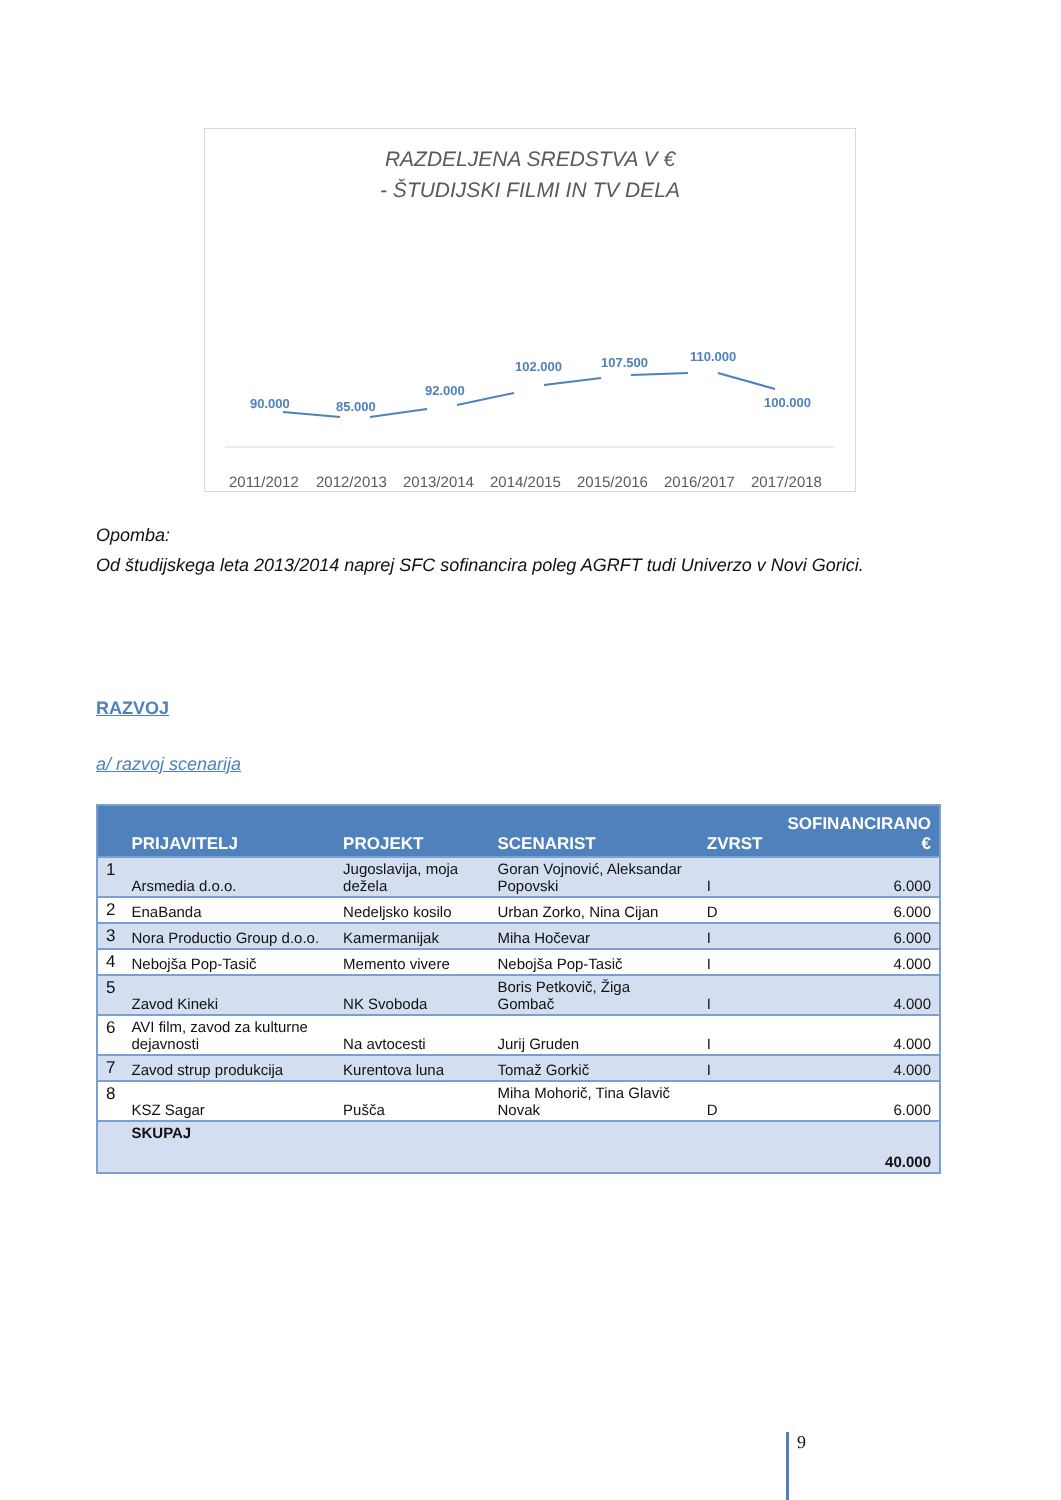RAZDELJENA SREDSTVA V €
- ŠTUDIJSKI FILMI IN TV DELA
90.000
85.000
92.000
102.000
107.500
110.000
100.000
2011/2012
2012/2013
2013/2014
2014/2015
2015/2016
2016/2017
2017/2018
Opomba:
Od študijskega leta 2013/2014 naprej SFC sofinancira poleg AGRFT tudi Univerzo v Novi Gorici.
RAZVOJ
a/ razvoj scenarija
| | PRIJAVITELJ | PROJEKT | SCENARIST | ZVRST | SOFINANCIRANO € |
| --- | --- | --- | --- | --- | --- |
| 1 | Arsmedia d.o.o. | Jugoslavija, moja dežela | Goran Vojnović, Aleksandar Popovski | I | 6.000 |
| 2 | EnaBanda | Nedeljsko kosilo | Urban Zorko, Nina Cijan | D | 6.000 |
| 3 | Nora Productio Group d.o.o. | Kamermanijak | Miha Hočevar | I | 6.000 |
| 4 | Nebojša Pop-Tasič | Memento vivere | Nebojša Pop-Tasič | I | 4.000 |
| 5 | Zavod Kineki | NK Svoboda | Boris Petkovič, Žiga Gombač | I | 4.000 |
| 6 | AVI film, zavod za kulturne dejavnosti | Na avtocesti | Jurij Gruden | I | 4.000 |
| 7 | Zavod strup produkcija | Kurentova luna | Tomaž Gorkič | I | 4.000 |
| 8 | KSZ Sagar | Pušča | Miha Mohorič, Tina Glavič Novak | D | 6.000 |
| | SKUPAJ | | | | 40.000 |
9